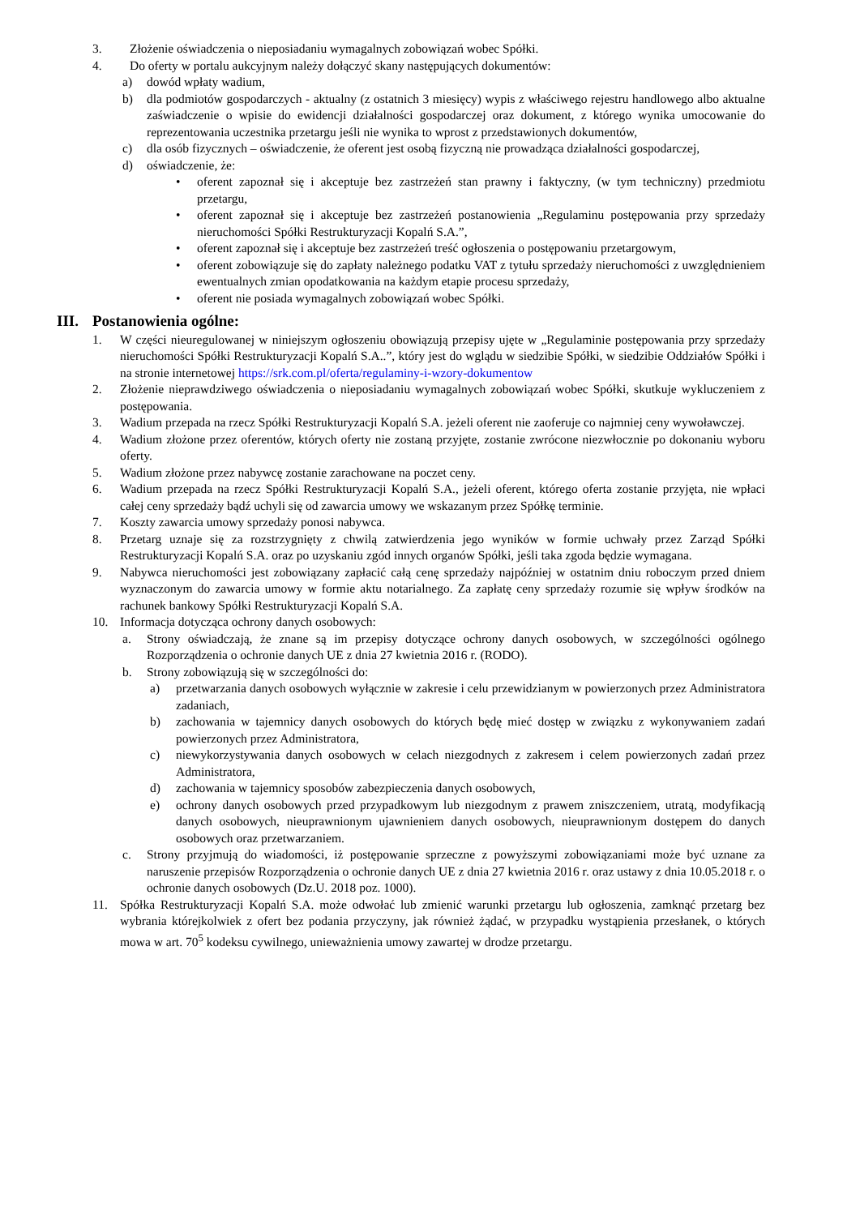3. Złożenie oświadczenia o nieposiadaniu wymagalnych zobowiązań wobec Spółki.
4. Do oferty w portalu aukcyjnym należy dołączyć skany następujących dokumentów:
a) dowód wpłaty wadium,
b) dla podmiotów gospodarczych - aktualny (z ostatnich 3 miesięcy) wypis z właściwego rejestru handlowego albo aktualne zaświadczenie o wpisie do ewidencji działalności gospodarczej oraz dokument, z którego wynika umocowanie do reprezentowania uczestnika przetargu jeśli nie wynika to wprost z przedstawionych dokumentów,
c) dla osób fizycznych – oświadczenie, że oferent jest osobą fizyczną nie prowadząca działalności gospodarczej,
d) oświadczenie, że:
• oferent zapoznał się i akceptuje bez zastrzeżeń stan prawny i faktyczny, (w tym techniczny) przedmiotu przetargu,
• oferent zapoznał się i akceptuje bez zastrzeżeń postanowienia „Regulaminu postępowania przy sprzedaży nieruchomości Spółki Restrukturyzacji Kopalń S.A.”,
• oferent zapoznał się i akceptuje bez zastrzeżeń treść ogłoszenia o postępowaniu przetargowym,
• oferent zobowiązuje się do zapłaty należnego podatku VAT z tytułu sprzedaży nieruchomości z uwzględnieniem ewentualnych zmian opodatkowania na każdym etapie procesu sprzedaży,
• oferent nie posiada wymagalnych zobowiązań wobec Spółki.
III. Postanowienia ogólne:
1. W części nieuregulowanej w niniejszym ogłoszeniu obowiązują przepisy ujęte w „Regulaminie postępowania przy sprzedaży nieruchomości Spółki Restrukturyzacji Kopalń S.A..”, który jest do wglądu w siedzibie Spółki, w siedzibie Oddziałów Spółki i na stronie internetowej https://srk.com.pl/oferta/regulaminy-i-wzory-dokumentow
2. Złożenie nieprawdziwego oświadczenia o nieposiadaniu wymagalnych zobowiązań wobec Spółki, skutkuje wykluczeniem z postępowania.
3. Wadium przepada na rzecz Spółki Restrukturyzacji Kopalń S.A. jeżeli oferent nie zaoferuje co najmniej ceny wywoławczej.
4. Wadium złożone przez oferentów, których oferty nie zostaną przyjęte, zostanie zwrócone niezwłocznie po dokonaniu wyboru oferty.
5. Wadium złożone przez nabywcę zostanie zarachowane na poczet ceny.
6. Wadium przepada na rzecz Spółki Restrukturyzacji Kopalń S.A., jeżeli oferent, którego oferta zostanie przyjęta, nie wpłaci całej ceny sprzedaży bądź uchyli się od zawarcia umowy we wskazanym przez Spółkę terminie.
7. Koszty zawarcia umowy sprzedaży ponosi nabywca.
8. Przetarg uznaje się za rozstrzygnięty z chwilą zatwierdzenia jego wyników w formie uchwały przez Zarząd Spółki Restrukturyzacji Kopalń S.A. oraz po uzyskaniu zgód innych organów Spółki, jeśli taka zgoda będzie wymagana.
9. Nabywca nieruchomości jest zobowiązany zapłacić całą cenę sprzedaży najpóźniej w ostatnim dniu roboczym przed dniem wyznaczonym do zawarcia umowy w formie aktu notarialnego. Za zapłatę ceny sprzedaży rozumie się wpływ środków na rachunek bankowy Spółki Restrukturyzacji Kopalń S.A.
10. Informacja dotycząca ochrony danych osobowych:
a. Strony oświadczają, że znane są im przepisy dotyczące ochrony danych osobowych, w szczególności ogólnego Rozporządzenia o ochronie danych UE z dnia 27 kwietnia 2016 r. (RODO).
b. Strony zobowiązują się w szczególności do:
a) przetwarzania danych osobowych wyłącznie w zakresie i celu przewidzianym w powierzonych przez Administratora zadaniach,
b) zachowania w tajemnicy danych osobowych do których będę mieć dostęp w związku z wykonywaniem zadań powierzonych przez Administratora,
c) niewykorzystywania danych osobowych w celach niezgodnych z zakresem i celem powierzonych zadań przez Administratora,
d) zachowania w tajemnicy sposobów zabezpieczenia danych osobowych,
e) ochrony danych osobowych przed przypadkowym lub niezgodnym z prawem zniszczeniem, utratą, modyfikacją danych osobowych, nieuprawnionym ujawnieniem danych osobowych, nieuprawnionym dostępem do danych osobowych oraz przetwarzaniem.
c. Strony przyjmują do wiadomości, iż postępowanie sprzeczne z powyższymi zobowiązaniami może być uznane za naruszenie przepisów Rozporządzenia o ochronie danych UE z dnia 27 kwietnia 2016 r. oraz ustawy z dnia 10.05.2018 r. o ochronie danych osobowych (Dz.U. 2018 poz. 1000).
11. Spółka Restrukturyzacji Kopalń S.A. może odwołać lub zmienić warunki przetargu lub ogłoszenia, zamknąć przetarg bez wybrania którejkolwiek z ofert bez podania przyczyny, jak również żądać, w przypadku wystąpienia przesłanek, o których mowa w art. 70<sup>5</sup> kodeksu cywilnego, unieważnienia umowy zawartej w drodze przetargu.